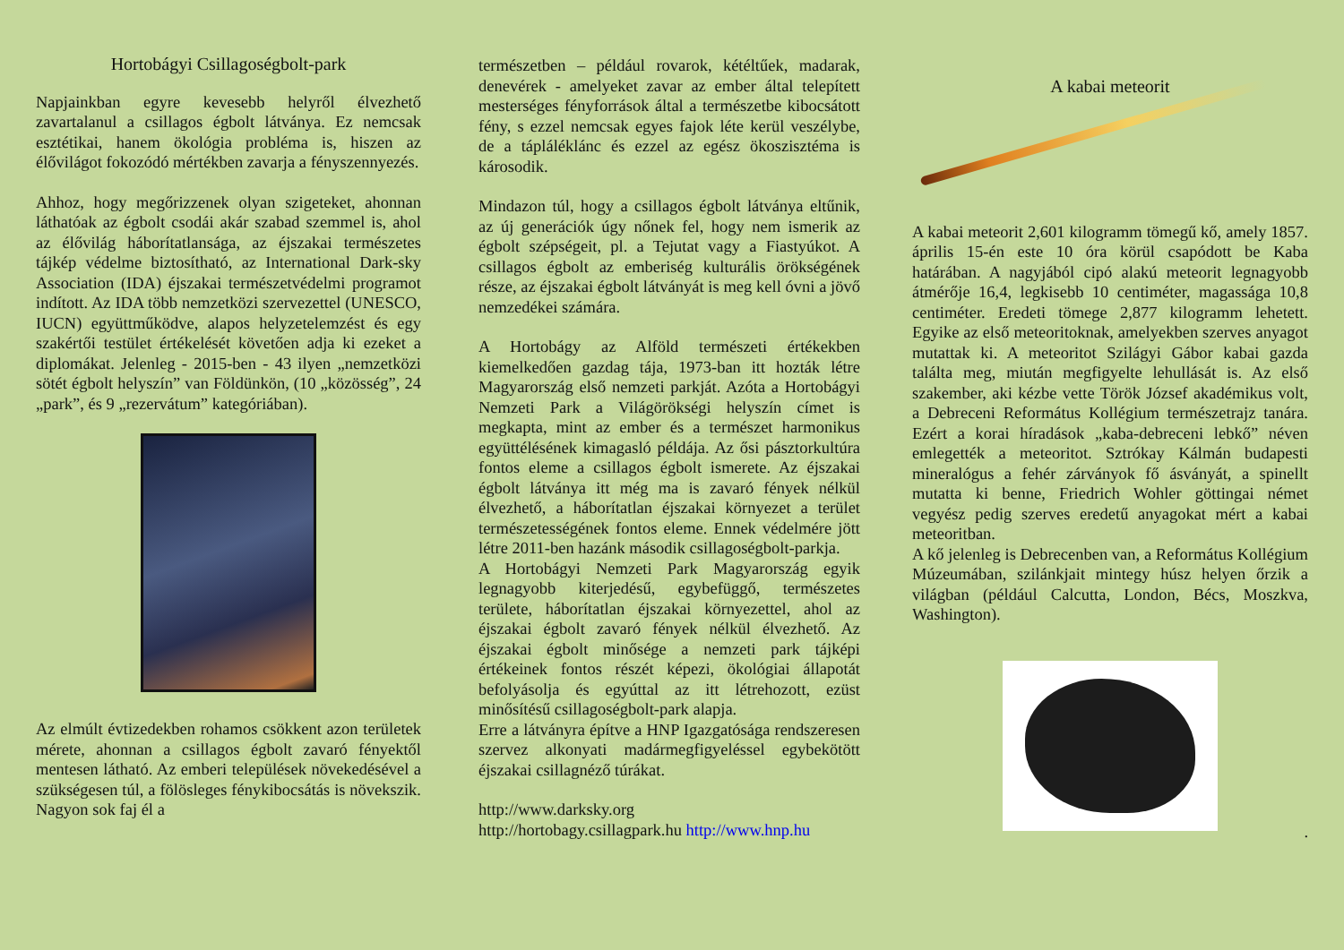Hortobágyi Csillagoségbolt-park
Napjainkban egyre kevesebb helyről élvezhető zavartalanul a csillagos égbolt látványa. Ez nemcsak esztétikai, hanem ökológia probléma is, hiszen az élővilágot fokozódó mértékben zavarja a fényszennyezés.
Ahhoz, hogy megőrizzenek olyan szigeteket, ahonnan láthatóak az égbolt csodái akár szabad szemmel is, ahol az élővilág háborítatlansága, az éjszakai természetes tájkép védelme biztosítható, az International Dark-sky Association (IDA) éjszakai természetvédelmi programot indított. Az IDA több nemzetközi szervezettel (UNESCO, IUCN) együttműködve, alapos helyzetelemzést és egy szakértői testület értékelését követően adja ki ezeket a diplomákat. Jelenleg - 2015-ben - 43 ilyen „nemzetközi sötét égbolt helyszín” van Földünkön, (10 „közösség”, 24 „park”, és 9 „rezervátum” kategóriában).
Az elmúlt évtizedekben rohamos csökkent azon területek mérete, ahonnan a csillagos égbolt zavaró fényektől mentesen látható. Az emberi települések növekedésével a szükségesen túl, a fölösleges fénykibocsátás is növekszik. Nagyon sok faj él a
természetben – például rovarok, kétéltűek, madarak, denevérek - amelyeket zavar az ember által telepített mesterséges fényforrások által a természetbe kibocsátott fény, s ezzel nemcsak egyes fajok léte kerül veszélybe, de a tápláléklánc és ezzel az egész ökoszisztéma is károsodik.
Mindazon túl, hogy a csillagos égbolt látványa eltűnik, az új generációk úgy nőnek fel, hogy nem ismerik az égbolt szépségeit, pl. a Tejutat vagy a Fiastyúkot. A csillagos égbolt az emberiség kulturális örökségének része, az éjszakai égbolt látványát is meg kell óvni a jövő nemzedékei számára.
A Hortobágy az Alföld természeti értékekben kiemelkedően gazdag tája, 1973-ban itt hozták létre Magyarország első nemzeti parkját. Azóta a Hortobágyi Nemzeti Park a Világörökségi helyszín címet is megkapta, mint az ember és a természet harmonikus együttélésének kimagasló példája. Az ősi pásztorkultúra fontos eleme a csillagos égbolt ismerete. Az éjszakai égbolt látványa itt még ma is zavaró fények nélkül élvezhető, a háborítatlan éjszakai környezet a terület természetességének fontos eleme. Ennek védelmére jött létre 2011-ben hazánk második csillagoségbolt-parkja.
A Hortobágyi Nemzeti Park Magyarország egyik legnagyobb kiterjedésű, egybefüggő, természetes területe, háborítatlan éjszakai környezettel, ahol az éjszakai égbolt zavaró fények nélkül élvezhető. Az éjszakai égbolt minősége a nemzeti park tájképi értékeinek fontos részét képezi, ökológiai állapotát befolyásolja és egyúttal az itt létrehozott, ezüst minősítésű csillagoségbolt-park alapja.
Erre a látványra építve a HNP Igazgatósága rendszeresen szervez alkonyati madármegfigyeléssel egybekötött éjszakai csillagnéző túrákat.
http://www.darksky.org
http://hortobagy.csillagpark.hu http://www.hnp.hu
A kabai meteorit
A kabai meteorit 2,601 kilogramm tömegű kő, amely 1857. április 15-én este 10 óra körül csapódott be Kaba határában. A nagyjából cipó alakú meteorit legnagyobb átmérője 16,4, legkisebb 10 centiméter, magassága 10,8 centiméter. Eredeti tömege 2,877 kilogramm lehetett. Egyike az első meteoritoknak, amelyekben szerves anyagot mutattak ki. A meteoritot Szilágyi Gábor kabai gazda találta meg, miután megfigyelte lehullását is. Az első szakember, aki kézbe vette Török József akadémikus volt, a Debreceni Református Kollégium természetrajz tanára. Ezért a korai híradások „kaba-debreceni lebkő” néven emlegették a meteoritot. Sztrókay Kálmán budapesti mineralógus a fehér zárványok fő ásványát, a spinellt mutatta ki benne, Friedrich Wohler göttingai német vegyész pedig szerves eredetű anyagokat mért a kabai meteoritban.
A kő jelenleg is Debrecenben van, a Református Kollégium Múzeumában, szilánkjait mintegy húsz helyen őrzik a világban (például Calcutta, London, Bécs, Moszkva, Washington).
.